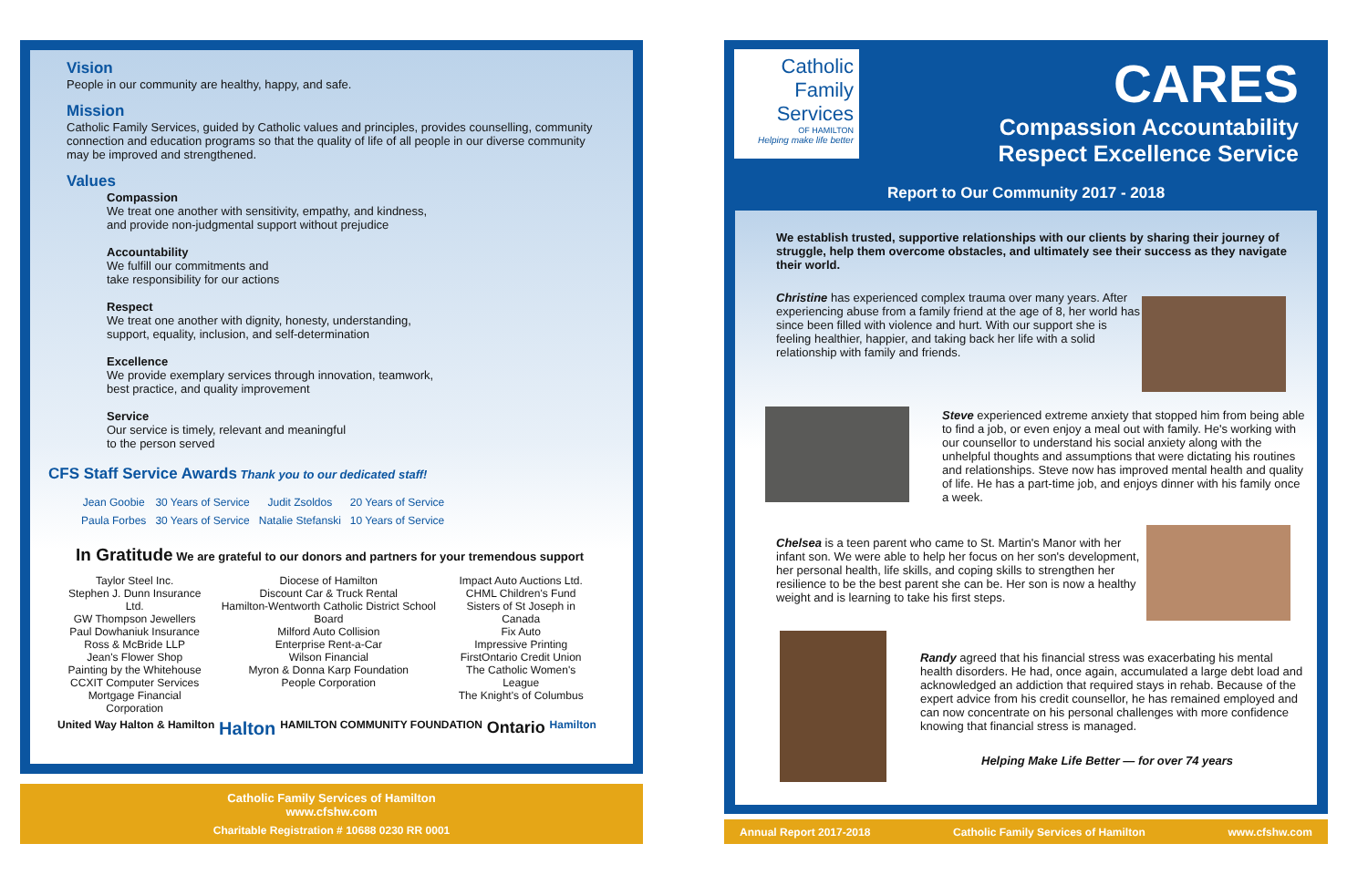Vision
People in our community are healthy, happy, and safe.
Mission
Catholic Family Services, guided by Catholic values and principles, provides counselling, community connection and education programs so that the quality of life of all people in our diverse community may be improved and strengthened.
Values
Compassion
We treat one another with sensitivity, empathy, and kindness,
and provide non-judgmental support without prejudice
Accountability
We fulfill our commitments and
take responsibility for our actions
Respect
We treat one another with dignity, honesty, understanding,
support, equality, inclusion, and self-determination
Excellence
We provide exemplary services through innovation, teamwork,
best practice, and quality improvement
Service
Our service is timely, relevant and meaningful
to the person served
CFS Staff Service Awards Thank you to our dedicated staff!
| Jean Goobie | 30 Years of Service | Judit Zsoldos | 20 Years of Service |
| Paula Forbes | 30 Years of Service | Natalie Stefanski | 10 Years of Service |
In Gratitude We are grateful to our donors and partners for your tremendous support
| Taylor Steel Inc. Stephen J. Dunn Insurance Ltd. GW Thompson Jewellers Paul Dowhaniuk Insurance Ross & McBride LLP Jean's Flower Shop Painting by the Whitehouse CCXIT Computer Services Mortgage Financial Corporation | Diocese of Hamilton Discount Car & Truck Rental Hamilton-Wentworth Catholic District School Board Milford Auto Collision Enterprise Rent-a-Car Wilson Financial Myron & Donna Karp Foundation People Corporation | Impact Auto Auctions Ltd. CHML Children's Fund Sisters of St Joseph in Canada Fix Auto Impressive Printing FirstOntario Credit Union The Catholic Women's League The Knight's of Columbus |
United Way Halton & Hamilton Halton HAMILTON COMMUNITY FOUNDATION Ontario Hamilton
Catholic Family Services of Hamilton
www.cfshw.com
Charitable Registration # 10688 0230 RR 0001
Catholic
Family
Services
OF HAMILTON
Helping make life better
CARES
Compassion Accountability
Respect Excellence Service
Report to Our Community 2017 - 2018
We establish trusted, supportive relationships with our clients by sharing their journey of struggle, help them overcome obstacles, and ultimately see their success as they navigate their world.
Christine has experienced complex trauma over many years. After experiencing abuse from a family friend at the age of 8, her world has since been filled with violence and hurt. With our support she is feeling healthier, happier, and taking back her life with a solid relationship with family and friends.
Steve experienced extreme anxiety that stopped him from being able to find a job, or even enjoy a meal out with family. He's working with our counsellor to understand his social anxiety along with the unhelpful thoughts and assumptions that were dictating his routines and relationships. Steve now has improved mental health and quality of life. He has a part-time job, and enjoys dinner with his family once a week.
Chelsea is a teen parent who came to St. Martin's Manor with her infant son. We were able to help her focus on her son's development, her personal health, life skills, and coping skills to strengthen her resilience to be the best parent she can be. Her son is now a healthy weight and is learning to take his first steps.
Randy agreed that his financial stress was exacerbating his mental health disorders. He had, once again, accumulated a large debt load and acknowledged an addiction that required stays in rehab. Because of the expert advice from his credit counsellor, he has remained employed and can now concentrate on his personal challenges with more confidence knowing that financial stress is managed.
Helping Make Life Better — for over 74 years
Annual Report 2017-2018 Catholic Family Services of Hamilton www.cfshw.com